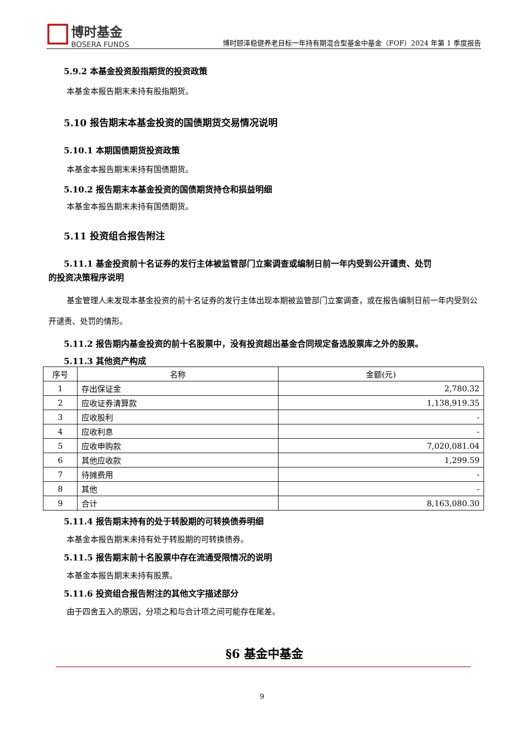博时基金
BOSERA FUNDS
博时颐泽稳健养老目标一年持有期混合型基金中基金（FOF）2024 年第 1 季度报告
5.9.2 本基金投资股指期货的投资政策
本基金本报告期末未持有股指期货。
5.10 报告期末本基金投资的国债期货交易情况说明
5.10.1 本期国债期货投资政策
本基金本报告期末未持有国债期货。
5.10.2 报告期末本基金投资的国债期货持仓和损益明细
本基金本报告期末未持有国债期货。
5.11 投资组合报告附注
5.11.1 基金投资前十名证券的发行主体被监管部门立案调查或编制日前一年内受到公开谴责、处罚
的投资决策程序说明
基金管理人未发现本基金投资的前十名证券的发行主体出现本期被监管部门立案调查，或在报告编制日前一年内受到公开谴责、处罚的情形。
5.11.2 报告期内基金投资的前十名股票中，没有投资超出基金合同规定备选股票库之外的股票。
5.11.3 其他资产构成
| 序号 | 名称 | 金额(元) |
| --- | --- | --- |
| 1 | 存出保证金 | 2,780.32 |
| 2 | 应收证券清算款 | 1,138,919.35 |
| 3 | 应收股利 | - |
| 4 | 应收利息 | - |
| 5 | 应收申购款 | 7,020,081.04 |
| 6 | 其他应收款 | 1,299.59 |
| 7 | 待摊费用 | - |
| 8 | 其他 | - |
| 9 | 合计 | 8,163,080.30 |
5.11.4 报告期末持有的处于转股期的可转换债券明细
本基金本报告期末未持有处于转股期的可转换债券。
5.11.5 报告期末前十名股票中存在流通受限情况的说明
本基金本报告期末未持有股票。
5.11.6 投资组合报告附注的其他文字描述部分
由于四舍五入的原因，分项之和与合计项之间可能存在尾差。
§6 基金中基金
9